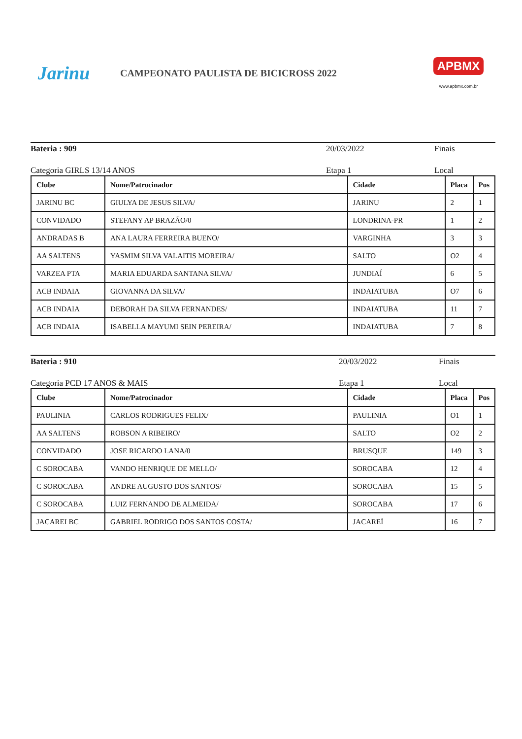Jarinu
CAMPEONATO PAULISTA DE BICICROSS 2022
APBMX
www.apbmx.com.br
Bateria : 909 20/03/2022 Finais
Categoria GIRLS 13/14 ANOS Etapa 1 Local
| Clube | Nome/Patrocinador | Cidade | Placa | Pos |
| --- | --- | --- | --- | --- |
| JARINU BC | GIULYA DE JESUS SILVA/ | JARINU | 2 | 1 |
| CONVIDADO | STEFANY AP BRAZÃO/0 | LONDRINA-PR | 1 | 2 |
| ANDRADAS B | ANA LAURA FERREIRA BUENO/ | VARGINHA | 3 | 3 |
| AA SALTENS | YASMIM SILVA VALAITIS MOREIRA/ | SALTO | O2 | 4 |
| VARZEA PTA | MARIA EDUARDA SANTANA SILVA/ | JUNDIAÍ | 6 | 5 |
| ACB INDAIA | GIOVANNA DA SILVA/ | INDAIATUBA | O7 | 6 |
| ACB INDAIA | DEBORAH DA SILVA FERNANDES/ | INDAIATUBA | 11 | 7 |
| ACB INDAIA | ISABELLA MAYUMI SEIN PEREIRA/ | INDAIATUBA | 7 | 8 |
Bateria : 910 20/03/2022 Finais
Categoria PCD 17 ANOS & MAIS Etapa 1 Local
| Clube | Nome/Patrocinador | Cidade | Placa | Pos |
| --- | --- | --- | --- | --- |
| PAULINIA | CARLOS RODRIGUES FELIX/ | PAULINIA | O1 | 1 |
| AA SALTENS | ROBSON A RIBEIRO/ | SALTO | O2 | 2 |
| CONVIDADO | JOSE RICARDO LANA/0 | BRUSQUE | 149 | 3 |
| C SOROCABA | VANDO HENRIQUE DE MELLO/ | SOROCABA | 12 | 4 |
| C SOROCABA | ANDRE AUGUSTO DOS SANTOS/ | SOROCABA | 15 | 5 |
| C SOROCABA | LUIZ FERNANDO DE ALMEIDA/ | SOROCABA | 17 | 6 |
| JACAREI BC | GABRIEL RODRIGO DOS SANTOS COSTA/ | JACAREÍ | 16 | 7 |